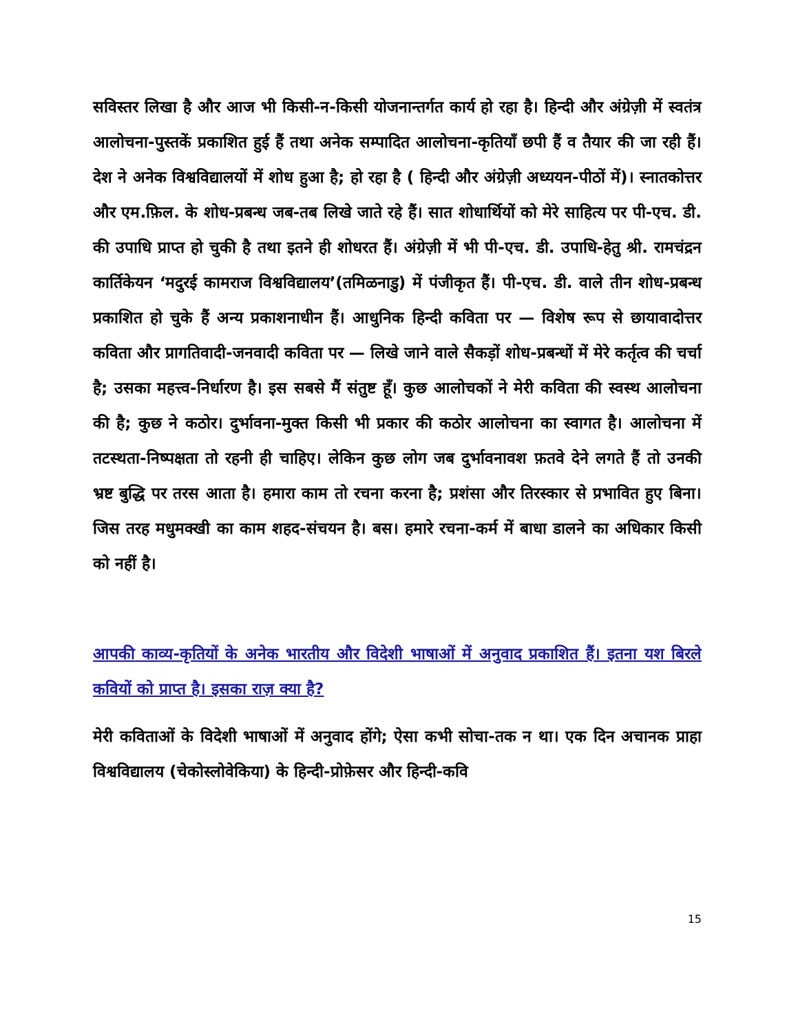सविस्तर लिखा है और आज भी किसी-न-किसी योजनान्तर्गत कार्य हो रहा है। हिन्दी और अंग्रेज़ी में स्वतंत्र आलोचना-पुस्तकें प्रकाशित हुई हैं तथा अनेक सम्पादित आलोचना-कृतियाँ छपी हैं व तैयार की जा रही हैं। देश ने अनेक विश्वविद्यालयों में शोध हुआ है; हो रहा है ( हिन्दी और अंग्रेज़ी अध्ययन-पीठों में)। स्नातकोत्तर और एम.फ़िल. के शोध-प्रबन्ध जब-तब लिखे जाते रहे हैं। सात शोधार्थियों को मेरे साहित्य पर पी-एच. डी. की उपाधि प्राप्त हो चुकी है तथा इतने ही शोधरत हैं। अंग्रेज़ी में भी पी-एच. डी. उपाधि-हेतु श्री. रामचंद्रन कार्तिकेयन ‘मदुरई कामराज विश्वविद्यालय’(तमिळनाडु) में पंजीकृत हैं। पी-एच. डी. वाले तीन शोध-प्रबन्ध प्रकाशित हो चुके हैं अन्य प्रकाशनाधीन हैं। आधुनिक हिन्दी कविता पर — विशेष रूप से छायावादोत्तर कविता और प्रागतिवादी-जनवादी कविता पर — लिखे जाने वाले सैकड़ों शोध-प्रबन्धों में मेरे कर्तृत्व की चर्चा है; उसका महत्त्व-निर्धारण है। इस सबसे मैं संतुष्ट हूँ। कुछ आलोचकों ने मेरी कविता की स्वस्थ आलोचना की है; कुछ ने कठोर। दुर्भावना-मुक्त किसी भी प्रकार की कठोर आलोचना का स्वागत है। आलोचना में तटस्थता-निष्पक्षता तो रहनी ही चाहिए। लेकिन कुछ लोग जब दुर्भावनावश फ़तवे देने लगते हैं तो उनकी भ्रष्ट बुद्धि पर तरस आता है। हमारा काम तो रचना करना है; प्रशंसा और तिरस्कार से प्रभावित हुए बिना। जिस तरह मधुमक्खी का काम शहद-संचयन है। बस। हमारे रचना-कर्म में बाधा डालने का अधिकार किसी को नहीं है।
आपकी काव्य-कृतियों के अनेक भारतीय और विदेशी भाषाओं में अनुवाद प्रकाशित हैं। इतना यश बिरले कवियों को प्राप्त है। इसका राज़ क्या है?
मेरी कविताओं के विदेशी भाषाओं में अनुवाद होंगे; ऐसा कभी सोचा-तक न था। एक दिन अचानक प्राहा विश्वविद्यालय (चेकोस्लोवेकिया) के हिन्दी-प्रोफ़ेसर और हिन्दी-कवि
15